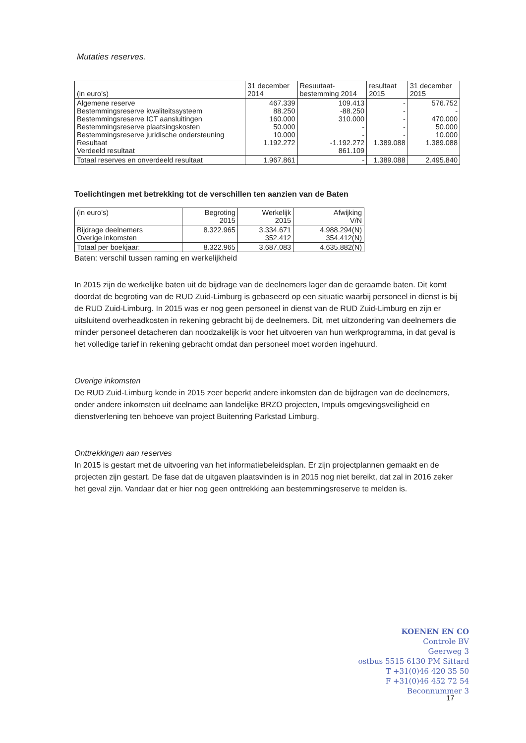Mutaties reserves.
| (in euro's) | 31 december 2014 | Resuutaat- bestemming 2014 | resultaat 2015 | 31 december 2015 |
| --- | --- | --- | --- | --- |
| Algemene reserve Bestemmingsreserve kwaliteitssysteem Bestemmingsreserve ICT aansluitingen Bestemmingsreserve plaatsingskosten Bestemmingsreserve juridische ondersteuning Resultaat Verdeeld resultaat | 467.339 88.250 160.000 50.000 10.000 1.192.272 | 109.413 -88.250 310.000 - - -1.192.272 861.109 | - - - - - 1.389.088 | 576.752 - 470.000 50.000 10.000 1.389.088 |
| Totaal reserves en onverdeeld resultaat | 1.967.861 | - | 1.389.088 | 2.495.840 |
Toelichtingen met betrekking tot de verschillen ten aanzien van de Baten
| (in euro's) | Begroting 2015 | Werkelijk 2015 | Afwijking V/N |
| --- | --- | --- | --- |
| Bijdrage deelnemers Overige inkomsten | 8.322.965 | 3.334.671 352.412 | 4.988.294(N) 354.412(N) |
| Totaal per boekjaar: | 8.322.965 | 3.687.083 | 4.635.882(N) |
Baten: verschil tussen raming en werkelijkheid
In 2015 zijn de werkelijke baten uit de bijdrage van de deelnemers lager dan de geraamde baten. Dit komt doordat de begroting van de RUD Zuid-Limburg is gebaseerd op een situatie waarbij personeel in dienst is bij de RUD Zuid-Limburg. In 2015 was er nog geen personeel in dienst van de RUD Zuid-Limburg en zijn er uitsluitend overheadkosten in rekening gebracht bij de deelnemers. Dit, met uitzondering van deelnemers die minder personeel detacheren dan noodzakelijk is voor het uitvoeren van hun werkprogramma, in dat geval is het volledige tarief in rekening gebracht omdat dan personeel moet worden ingehuurd.
Overige inkomsten
De RUD Zuid-Limburg kende in 2015 zeer beperkt andere inkomsten dan de bijdragen van de deelnemers, onder andere inkomsten uit deelname aan landelijke BRZO projecten, Impuls omgevingsveiligheid en dienstverlening ten behoeve van project Buitenring Parkstad Limburg.
Onttrekkingen aan reserves
In 2015 is gestart met de uitvoering van het informatiebeleidsplan. Er zijn projectplannen gemaakt en de projecten zijn gestart. De fase dat de uitgaven plaatsvinden is in 2015 nog niet bereikt, dat zal in 2016 zeker het geval zijn. Vandaar dat er hier nog geen onttrekking aan bestemmingsreserve te melden is.
KOENEN EN CO
Controle BV
Geerweg 3
ostbus 5515 6130 PM Sittard
T +31(0)46 420 35 50
F +31(0)46 452 72 54
Beconnummer 3
17